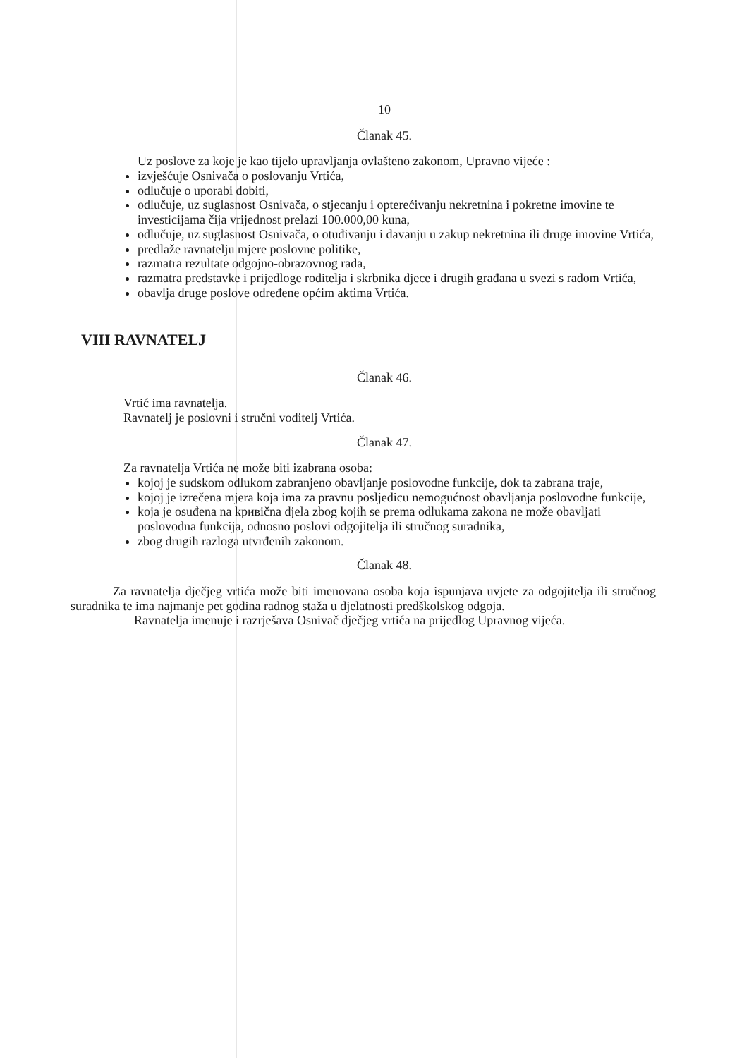10
Članak 45.
Uz poslove za koje je kao tijelo upravljanja ovlašteno zakonom, Upravno vijeće :
izvješćuje Osnivača o poslovanju Vrtića,
odlučuje o uporabi dobiti,
odlučuje, uz suglasnost Osnivača, o stjecanju i opterećivanju nekretnina i pokretne imovine te investicijama čija vrijednost prelazi 100.000,00 kuna,
odlučuje, uz suglasnost Osnivača, o otuđivanju i davanju u zakup nekretnina ili druge imovine Vrtića,
predlaže ravnatelju mjere poslovne politike,
razmatra rezultate odgojno-obrazovnog rada,
razmatra predstavke i prijedloge roditelja i skrbnika djece i drugih građana u svezi s radom Vrtića,
obavlja druge poslove određene općim aktima Vrtića.
VIII RAVNATELJ
Članak 46.
Vrtić ima ravnatelja.
Ravnatelj je poslovni i stručni voditelj Vrtića.
Članak 47.
Za ravnatelja Vrtića ne može biti izabrana osoba:
kojoj je sudskom odlukom zabranjeno obavljanje poslovodne funkcije, dok ta zabrana traje,
kojoj je izrečena mjera koja ima za pravnu posljedicu nemogućnost obavljanja poslovodne funkcije,
koja je osuđena na kривična djela zbog kojih se prema odlukama zakona ne može obavljati poslovodna funkcija, odnosno poslovi odgojitelja ili stručnog suradnika,
zbog drugih razloga utvrđenih zakonom.
Članak 48.
Za ravnatelja dječjeg vrtića može biti imenovana osoba koja ispunjava uvjete za odgojitelja ili stručnog suradnika te ima najmanje pet godina radnog staža u djelatnosti predškolskog odgoja.
Ravnatelja imenuje i razrješava Osnivač dječjeg vrtića na prijedlog Upravnog vijeća.